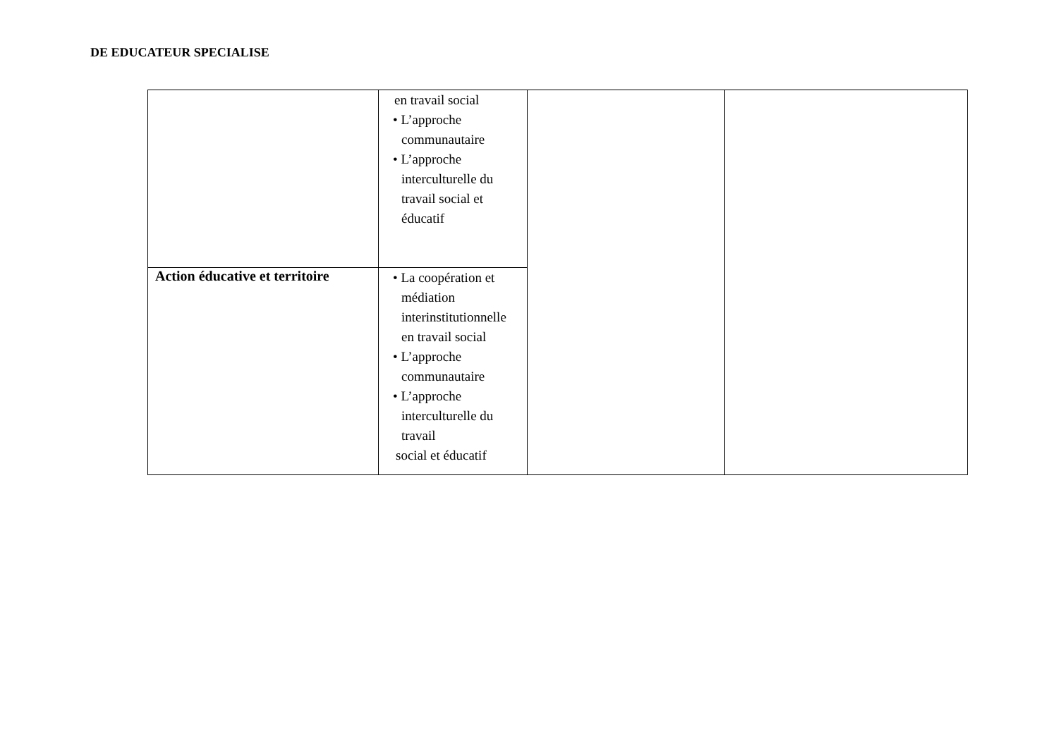DE EDUCATEUR SPECIALISE
| | en travail social • L’approche communautaire • L’approche interculturelle du travail social et éducatif | | |
| Action éducative et territoire | • La coopération et médiation interinstitutionnelle en travail social • L’approche communautaire • L’approche interculturelle du travail social et éducatif | | |